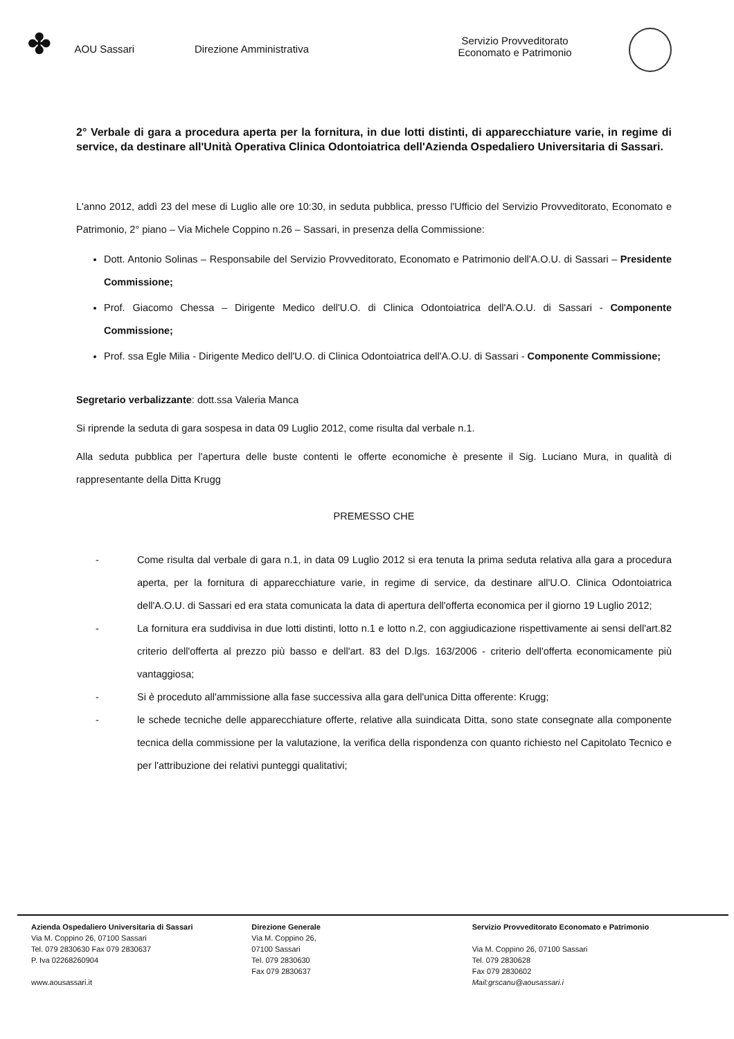✤
AOU Sassari Direzione Amministrativa
Servizio Provveditorato
Economato e Patrimonio
2° Verbale di gara a procedura aperta per la fornitura, in due lotti distinti, di apparecchiature varie, in regime di service, da destinare all'Unità Operativa Clinica Odontoiatrica dell'Azienda Ospedaliero Universitaria di Sassari.
L'anno 2012, addì 23 del mese di Luglio alle ore 10:30, in seduta pubblica, presso l'Ufficio del Servizio Provveditorato, Economato e Patrimonio, 2° piano – Via Michele Coppino n.26 – Sassari, in presenza della Commissione:
Dott. Antonio Solinas – Responsabile del Servizio Provveditorato, Economato e Patrimonio dell'A.O.U. di Sassari – Presidente Commissione;
Prof. Giacomo Chessa – Dirigente Medico dell'U.O. di Clinica Odontoiatrica dell'A.O.U. di Sassari - Componente Commissione;
Prof. ssa Egle Milia - Dirigente Medico dell'U.O. di Clinica Odontoiatrica dell'A.O.U. di Sassari - Componente Commissione;
Segretario verbalizzante: dott.ssa Valeria Manca
Si riprende la seduta di gara sospesa in data 09 Luglio 2012, come risulta dal verbale n.1.
Alla seduta pubblica per l'apertura delle buste contenti le offerte economiche è presente il Sig. Luciano Mura, in qualità di rappresentante della Ditta Krugg
PREMESSO CHE
- Come risulta dal verbale di gara n.1, in data 09 Luglio 2012 si era tenuta la prima seduta relativa alla gara a procedura aperta, per la fornitura di apparecchiature varie, in regime di service, da destinare all'U.O. Clinica Odontoiatrica dell'A.O.U. di Sassari ed era stata comunicata la data di apertura dell'offerta economica per il giorno 19 Luglio 2012;
- La fornitura era suddivisa in due lotti distinti, lotto n.1 e lotto n.2, con aggiudicazione rispettivamente ai sensi dell'art.82 criterio dell'offerta al prezzo più basso e dell'art. 83 del D.lgs. 163/2006 - criterio dell'offerta economicamente più vantaggiosa;
- Si è proceduto all'ammissione alla fase successiva alla gara dell'unica Ditta offerente: Krugg;
- le schede tecniche delle apparecchiature offerte, relative alla suindicata Ditta, sono state consegnate alla componente tecnica della commissione per la valutazione, la verifica della rispondenza con quanto richiesto nel Capitolato Tecnico e per l'attribuzione dei relativi punteggi qualitativi;
Azienda Ospedaliero Universitaria di Sassari
Via M. Coppino 26, 07100 Sassari
Tel. 079 2830630 Fax 079 2830637
P. Iva 02268260904
www.aousassari.it
Direzione Generale
Via M. Coppino 26,
07100 Sassari
Tel. 079 2830630
Fax 079 2830637
Servizio Provveditorato Economato e Patrimonio
Via M. Coppino 26, 07100 Sassari
Tel. 079 2830628
Fax 079 2830602
Mail:grscanu@aousassari.i